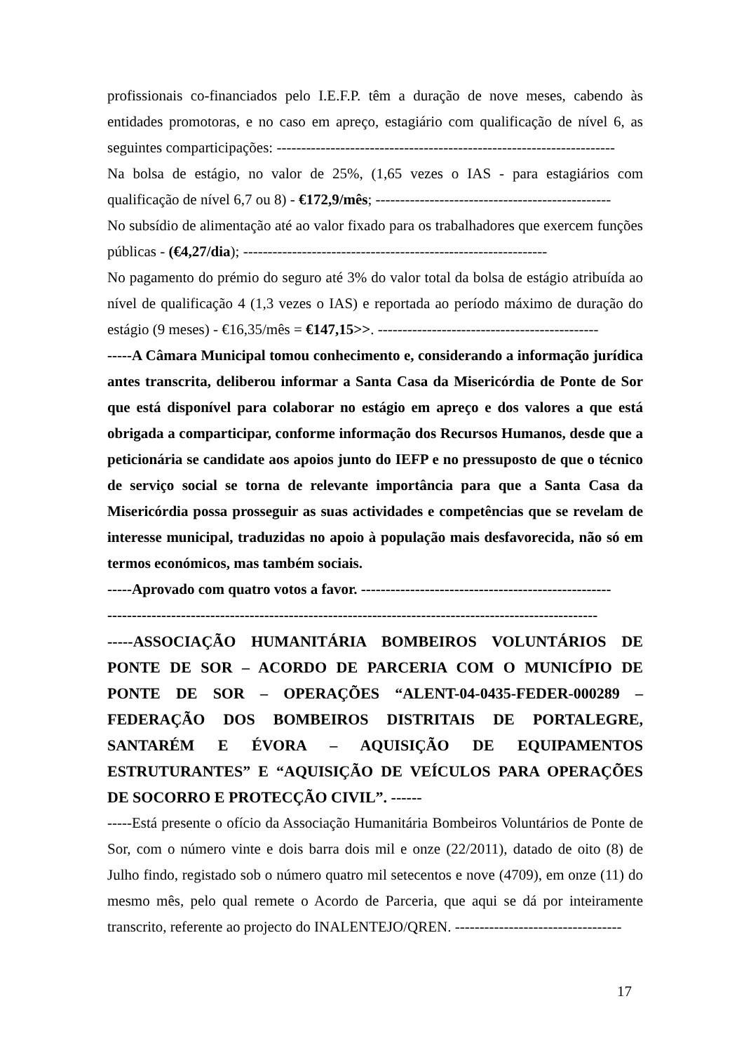profissionais co-financiados pelo I.E.F.P. têm a duração de nove meses, cabendo às entidades promotoras, e no caso em apreço, estagiário com qualificação de nível 6, as seguintes comparticipações: ---------------------------------------------------------------------
Na bolsa de estágio, no valor de 25%, (1,65 vezes o IAS - para estagiários com qualificação de nível 6,7 ou 8) - €172,9/mês; ------------------------------------------------
No subsídio de alimentação até ao valor fixado para os trabalhadores que exercem funções públicas - (€4,27/dia); --------------------------------------------------------------
No pagamento do prémio do seguro até 3% do valor total da bolsa de estágio atribuída ao nível de qualificação 4 (1,3 vezes o IAS) e reportada ao período máximo de duração do estágio (9 meses) - €16,35/mês = €147,15>>. ---------------------------------------------
-----A Câmara Municipal tomou conhecimento e, considerando a informação jurídica antes transcrita, deliberou informar a Santa Casa da Misericórdia de Ponte de Sor que está disponível para colaborar no estágio em apreço e dos valores a que está obrigada a comparticipar, conforme informação dos Recursos Humanos, desde que a peticionária se candidate aos apoios junto do IEFP e no pressuposto de que o técnico de serviço social se torna de relevante importância para que a Santa Casa da Misericórdia possa prosseguir as suas actividades e competências que se revelam de interesse municipal, traduzidas no apoio à população mais desfavorecida, não só em termos económicos, mas também sociais.
-----Aprovado com quatro votos a favor. ---------------------------------------------------
----------------------------------------------------------------------------------------------------
-----ASSOCIAÇÃO HUMANITÁRIA BOMBEIROS VOLUNTÁRIOS DE PONTE DE SOR – ACORDO DE PARCERIA COM O MUNICÍPIO DE PONTE DE SOR – OPERAÇÕES “ALENT-04-0435-FEDER-000289 – FEDERAÇÃO DOS BOMBEIROS DISTRITAIS DE PORTALEGRE, SANTARÉM E ÉVORA – AQUISIÇÃO DE EQUIPAMENTOS ESTRUTURANTES” E “AQUISIÇÃO DE VEÍCULOS PARA OPERAÇÕES DE SOCORRO E PROTECÇÃO CIVIL”. ------
-----Está presente o ofício da Associação Humanitária Bombeiros Voluntários de Ponte de Sor, com o número vinte e dois barra dois mil e onze (22/2011), datado de oito (8) de Julho findo, registado sob o número quatro mil setecentos e nove (4709), em onze (11) do mesmo mês, pelo qual remete o Acordo de Parceria, que aqui se dá por inteiramente transcrito, referente ao projecto do INALENTEJO/QREN. ----------------------------------
17